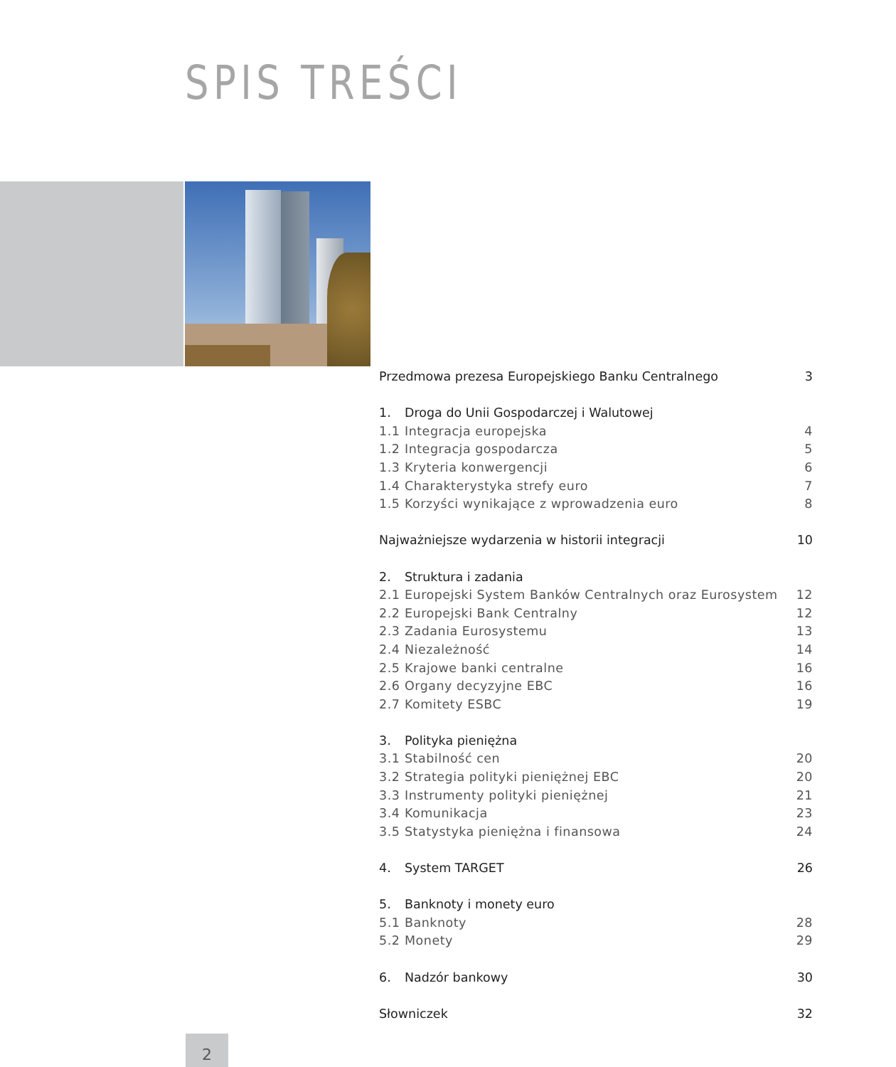SPIS TREŚCI
Przedmowa prezesa Europejskiego Banku Centralnego 3
1. Droga do Unii Gospodarczej i Walutowej
1.1 Integracja europejska 4
1.2 Integracja gospodarcza 5
1.3 Kryteria konwergencji 6
1.4 Charakterystyka strefy euro 7
1.5 Korzyści wynikające z wprowadzenia euro 8
Najważniejsze wydarzenia w historii integracji 10
2. Struktura i zadania
2.1 Europejski System Banków Centralnych oraz Eurosystem 12
2.2 Europejski Bank Centralny 12
2.3 Zadania Eurosystemu 13
2.4 Niezależność 14
2.5 Krajowe banki centralne 16
2.6 Organy decyzyjne EBC 16
2.7 Komitety ESBC 19
3. Polityka pieniężna
3.1 Stabilność cen 20
3.2 Strategia polityki pieniężnej EBC 20
3.3 Instrumenty polityki pieniężnej 21
3.4 Komunikacja 23
3.5 Statystyka pieniężna i finansowa 24
4. System TARGET 26
5. Banknoty i monety euro
5.1 Banknoty 28
5.2 Monety 29
6. Nadzór bankowy 30
Słowniczek 32
2